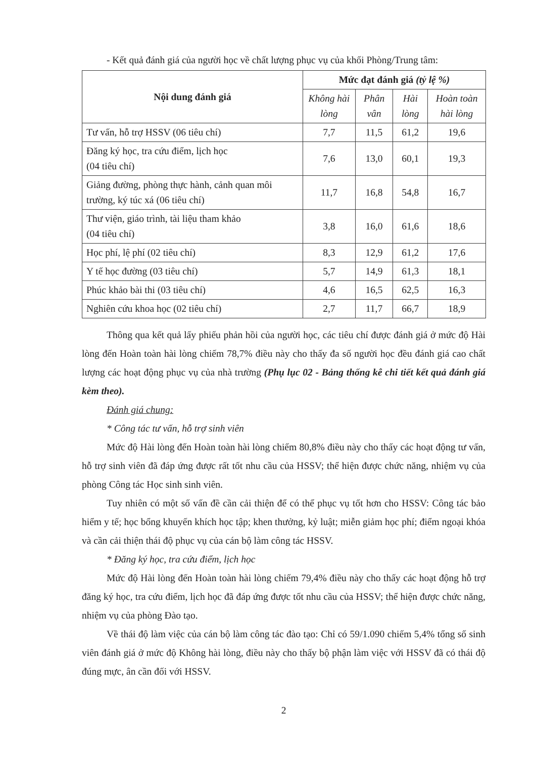- Kết quả đánh giá của người học về chất lượng phục vụ của khối Phòng/Trung tâm:
| Nội dung đánh giá | Mức đạt đánh giá (tỷ lệ %) | | | |
| --- | --- | --- | --- | --- |
| | Không hài lòng | Phân vân | Hài lòng | Hoàn toàn hài lòng |
| Tư vấn, hỗ trợ HSSV (06 tiêu chí) | 7,7 | 11,5 | 61,2 | 19,6 |
| Đăng ký học, tra cứu điểm, lịch học (04 tiêu chí) | 7,6 | 13,0 | 60,1 | 19,3 |
| Giảng đường, phòng thực hành, cảnh quan môi trường, ký túc xá (06 tiêu chí) | 11,7 | 16,8 | 54,8 | 16,7 |
| Thư viện, giáo trình, tài liệu tham khảo (04 tiêu chí) | 3,8 | 16,0 | 61,6 | 18,6 |
| Học phí, lệ phí (02 tiêu chí) | 8,3 | 12,9 | 61,2 | 17,6 |
| Y tế học đường (03 tiêu chí) | 5,7 | 14,9 | 61,3 | 18,1 |
| Phúc khảo bài thi (03 tiêu chí) | 4,6 | 16,5 | 62,5 | 16,3 |
| Nghiên cứu khoa học (02 tiêu chí) | 2,7 | 11,7 | 66,7 | 18,9 |
Thông qua kết quả lấy phiếu phản hồi của người học, các tiêu chí được đánh giá ở mức độ Hài lòng đến Hoàn toàn hài lòng chiếm 78,7% điều này cho thấy đa số người học đều đánh giá cao chất lượng các hoạt động phục vụ của nhà trường (Phụ lục 02 - Bảng thống kê chi tiết kết quả đánh giá kèm theo).
Đánh giá chung:
* Công tác tư vấn, hỗ trợ sinh viên
Mức độ Hài lòng đến Hoàn toàn hài lòng chiếm 80,8% điều này cho thấy các hoạt động tư vấn, hỗ trợ sinh viên đã đáp ứng được rất tốt nhu cầu của HSSV; thể hiện được chức năng, nhiệm vụ của phòng Công tác Học sinh sinh viên.
Tuy nhiên có một số vấn đề cần cải thiện để có thể phục vụ tốt hơn cho HSSV: Công tác bảo hiểm y tế; học bổng khuyến khích học tập; khen thưởng, kỷ luật; miễn giảm học phí; điểm ngoại khóa và cần cải thiện thái độ phục vụ của cán bộ làm công tác HSSV.
* Đăng ký học, tra cứu điểm, lịch học
Mức độ Hài lòng đến Hoàn toàn hài lòng chiếm 79,4% điều này cho thấy các hoạt động hỗ trợ đăng ký học, tra cứu điểm, lịch học đã đáp ứng được tốt nhu cầu của HSSV; thể hiện được chức năng, nhiệm vụ của phòng Đào tạo.
Về thái độ làm việc của cán bộ làm công tác đào tạo: Chỉ có 59/1.090 chiếm 5,4% tổng số sinh viên đánh giá ở mức độ Không hài lòng, điều này cho thấy bộ phận làm việc với HSSV đã có thái độ đúng mực, ân cần đối với HSSV.
2